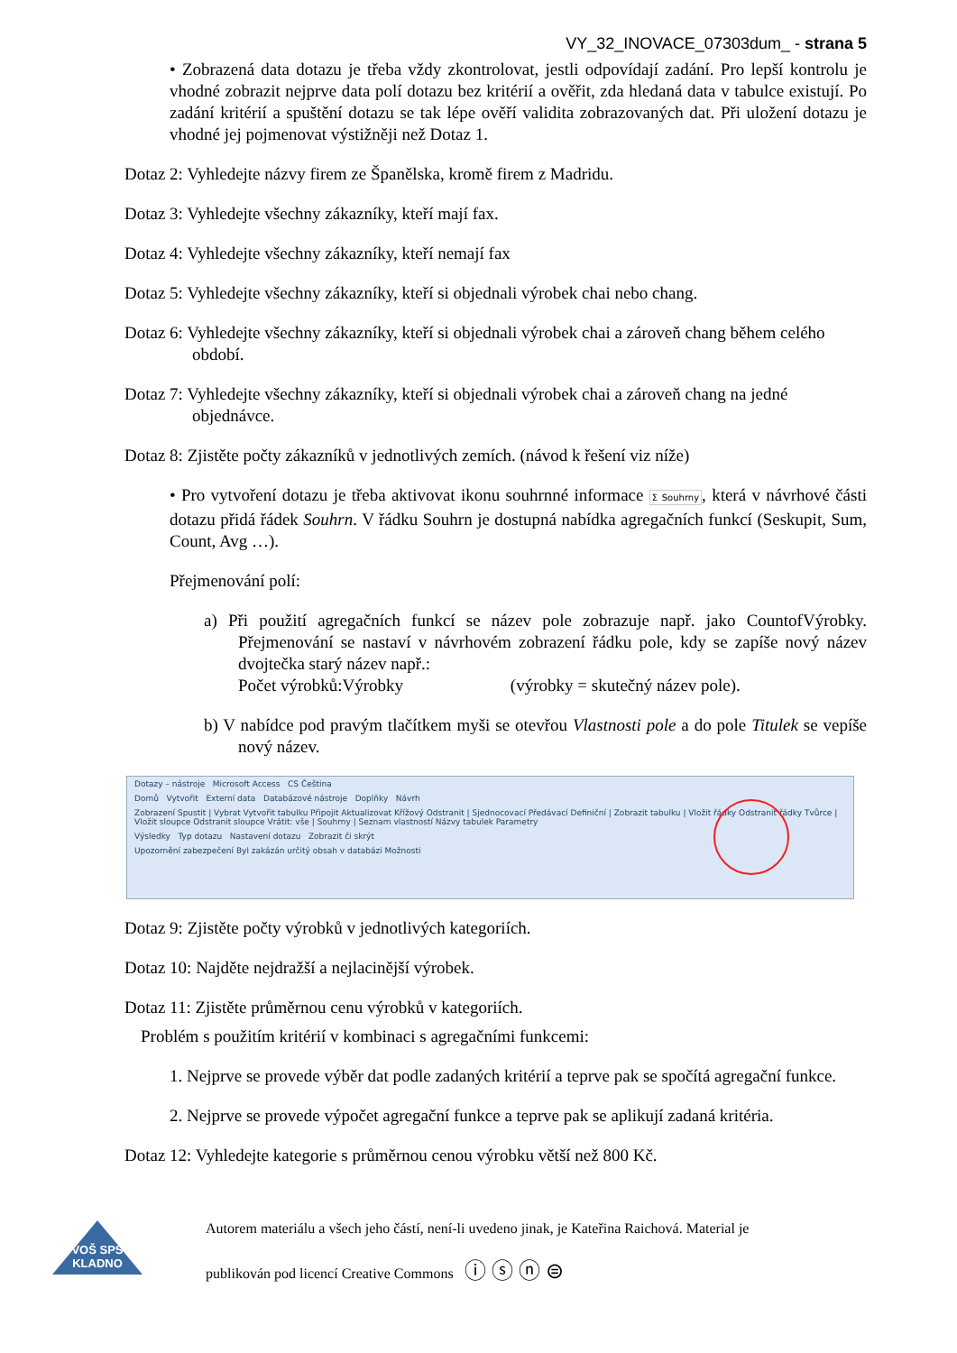VY_32_INOVACE_07303dum_ - strana 5
• Zobrazená data dotazu je třeba vždy zkontrolovat, jestli odpovídají zadání. Pro lepší kontrolu je vhodné zobrazit nejprve data polí dotazu bez kritérií a ověřit, zda hledaná data v tabulce existují. Po zadání kritérií a spuštění dotazu se tak lépe ověří validita zobrazovaných dat. Při uložení dotazu je vhodné jej pojmenovat výstižněji než Dotaz 1.
Dotaz 2: Vyhledejte názvy firem ze Španělska, kromě firem z Madridu.
Dotaz 3: Vyhledejte všechny zákazníky, kteří mají fax.
Dotaz 4: Vyhledejte všechny zákazníky, kteří nemají fax
Dotaz 5: Vyhledejte všechny zákazníky, kteří si objednali výrobek chai nebo chang.
Dotaz 6: Vyhledejte všechny zákazníky, kteří si objednali výrobek chai a zároveň chang během celého období.
Dotaz 7: Vyhledejte všechny zákazníky, kteří si objednali výrobek chai a zároveň chang na jedné objednávce.
Dotaz 8: Zjistěte počty zákazníků v jednotlivých zemích. (návod k řešení viz níže)
• Pro vytvoření dotazu je třeba aktivovat ikonu souhrnné informace Σ Souhrny, která v návrhové části dotazu přidá řádek Souhrn. V řádku Souhrn je dostupná nabídka agregačních funkcí (Seskupit, Sum, Count, Avg …).
Přejmenování polí:
a) Při použití agregačních funkcí se název pole zobrazuje např. jako CountofVýrobky. Přejmenování se nastaví v návrhovém zobrazení řádku pole, kdy se zapíše nový název dvojtečka starý název např.:
Počet výrobků:Výrobky (výrobky = skutečný název pole).
b) V nabídce pod pravým tlačítkem myši se otevřou Vlastnosti pole a do pole Titulek se vepíše nový název.
Dotazy – nástroje Microsoft Access CS Čeština
Domů Vytvořit Externí data Databázové nástroje Doplňky Návrh
Zobrazení Spustit | Vybrat Vytvořit tabulku Připojit Aktualizovat Křížový Odstranit | Sjednocovací Předávací Definiční | Zobrazit tabulku | Vložit řádky Odstranit řádky Tvůrce | Vložit sloupce Odstranit sloupce Vrátit: vše | Souhrny | Seznam vlastností Názvy tabulek Parametry
Výsledky Typ dotazu Nastavení dotazu Zobrazit či skrýt
Upozornění zabezpečení Byl zakázán určitý obsah v databázi Možnosti
Dotaz 9: Zjistěte počty výrobků v jednotlivých kategoriích.
Dotaz 10: Najděte nejdražší a nejlacinější výrobek.
Dotaz 11: Zjistěte průměrnou cenu výrobků v kategoriích.
Problém s použitím kritérií v kombinaci s agregačními funkcemi:
1. Nejprve se provede výběr dat podle zadaných kritérií a teprve pak se spočítá agregační funkce.
2. Nejprve se provede výpočet agregační funkce a teprve pak se aplikují zadaná kritéria.
Dotaz 12: Vyhledejte kategorie s průměrnou cenou výrobku větší než 800 Kč.
VOŠ SPŠ
KLADNO
Autorem materiálu a všech jeho částí, není-li uvedeno jinak, je Kateřina Raichová. Material je
publikován pod licencí Creative Commons ⓘ ⓢ ⓝ ⊜